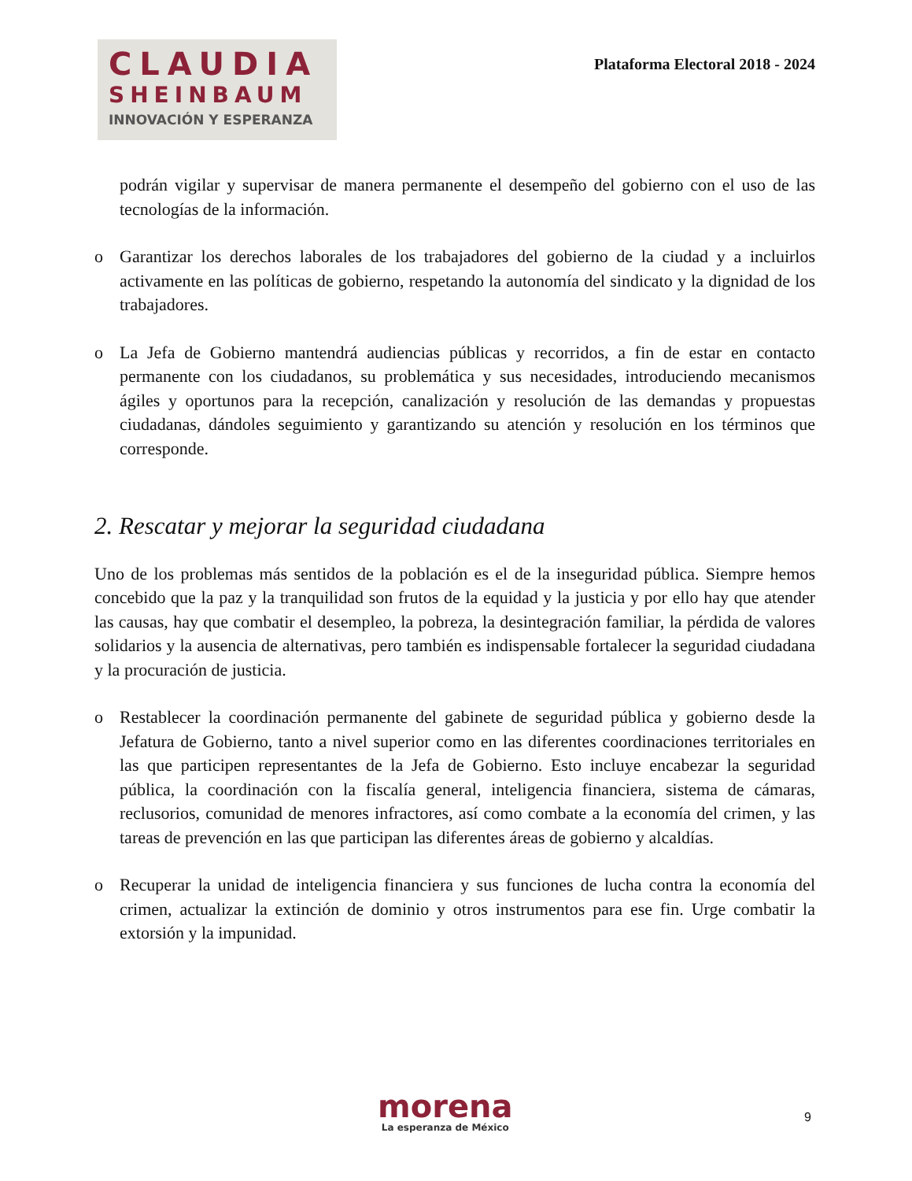CLAUDIA
SHEINBAUM
INNOVACIÓN Y ESPERANZA
Plataforma Electoral 2018 - 2024
podrán vigilar y supervisar de manera permanente el desempeño del gobierno con el uso de las tecnologías de la información.
o Garantizar los derechos laborales de los trabajadores del gobierno de la ciudad y a incluirlos activamente en las políticas de gobierno, respetando la autonomía del sindicato y la dignidad de los trabajadores.
o La Jefa de Gobierno mantendrá audiencias públicas y recorridos, a fin de estar en contacto permanente con los ciudadanos, su problemática y sus necesidades, introduciendo mecanismos ágiles y oportunos para la recepción, canalización y resolución de las demandas y propuestas ciudadanas, dándoles seguimiento y garantizando su atención y resolución en los términos que corresponde.
2. Rescatar y mejorar la seguridad ciudadana
Uno de los problemas más sentidos de la población es el de la inseguridad pública. Siempre hemos concebido que la paz y la tranquilidad son frutos de la equidad y la justicia y por ello hay que atender las causas, hay que combatir el desempleo, la pobreza, la desintegración familiar, la pérdida de valores solidarios y la ausencia de alternativas, pero también es indispensable fortalecer la seguridad ciudadana y la procuración de justicia.
o Restablecer la coordinación permanente del gabinete de seguridad pública y gobierno desde la Jefatura de Gobierno, tanto a nivel superior como en las diferentes coordinaciones territoriales en las que participen representantes de la Jefa de Gobierno. Esto incluye encabezar la seguridad pública, la coordinación con la fiscalía general, inteligencia financiera, sistema de cámaras, reclusorios, comunidad de menores infractores, así como combate a la economía del crimen, y las tareas de prevención en las que participan las diferentes áreas de gobierno y alcaldías.
o Recuperar la unidad de inteligencia financiera y sus funciones de lucha contra la economía del crimen, actualizar la extinción de dominio y otros instrumentos para ese fin. Urge combatir la extorsión y la impunidad.
morena
La esperanza de México
9